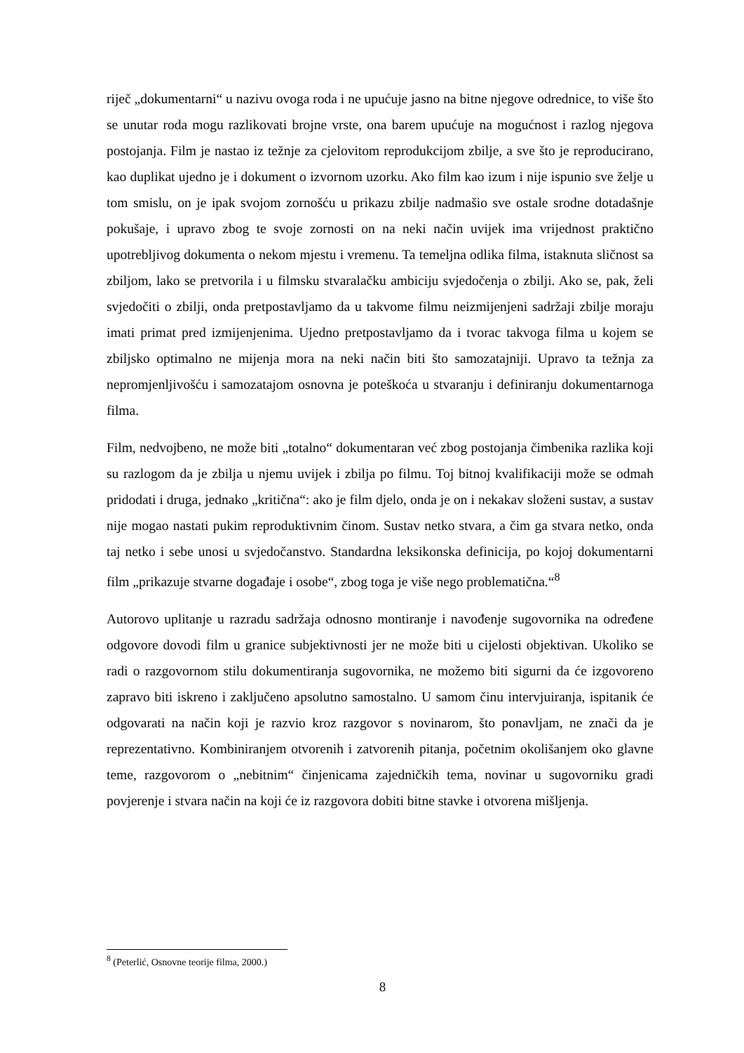riječ „dokumentarni“ u nazivu ovoga roda i ne upućuje jasno na bitne njegove odrednice, to više što se unutar roda mogu razlikovati brojne vrste, ona barem upućuje na mogućnost i razlog njegova postojanja. Film je nastao iz težnje za cjelovitom reprodukcijom zbilje, a sve što je reproducirano, kao duplikat ujedno je i dokument o izvornom uzorku. Ako film kao izum i nije ispunio sve želje u tom smislu, on je ipak svojom zornošću u prikazu zbilje nadmašio sve ostale srodne dotadašnje pokušaje, i upravo zbog te svoje zornosti on na neki način uvijek ima vrijednost praktično upotrebljivog dokumenta o nekom mjestu i vremenu. Ta temeljna odlika filma, istaknuta sličnost sa zbiljom, lako se pretvorila i u filmsku stvaralačku ambiciju svjedočenja o zbilji. Ako se, pak, želi svjedočiti o zbilji, onda pretpostavljamo da u takvome filmu neizmijenjeni sadržaji zbilje moraju imati primat pred izmijenjenima. Ujedno pretpostavljamo da i tvorac takvoga filma u kojem se zbiljsko optimalno ne mijenja mora na neki način biti što samozatajniji. Upravo ta težnja za nepromjenljivošću i samozatajom osnovna je poteškoća u stvaranju i definiranju dokumentarnoga filma.
Film, nedvojbeno, ne može biti „totalno“ dokumentaran već zbog postojanja čimbenika razlika koji su razlogom da je zbilja u njemu uvijek i zbilja po filmu. Toj bitnoj kvalifikaciji može se odmah pridodati i druga, jednako „kritična“: ako je film djelo, onda je on i nekakav složeni sustav, a sustav nije mogao nastati pukim reproduktivnim činom. Sustav netko stvara, a čim ga stvara netko, onda taj netko i sebe unosi u svjedočanstvo. Standardna leksikonska definicija, po kojoj dokumentarni film „prikazuje stvarne događaje i osobe“, zbog toga je više nego problematična.“<sup>8</sup>
Autorovo uplitanje u razradu sadržaja odnosno montiranje i navođenje sugovornika na određene odgovore dovodi film u granice subjektivnosti jer ne može biti u cijelosti objektivan. Ukoliko se radi o razgovornom stilu dokumentiranja sugovornika, ne možemo biti sigurni da će izgovoreno zapravo biti iskreno i zaključeno apsolutno samostalno. U samom činu intervjuiranja, ispitanik će odgovarati na način koji je razvio kroz razgovor s novinarom, što ponavljam, ne znači da je reprezentativno. Kombiniranjem otvorenih i zatvorenih pitanja, početnim okolišanjem oko glavne teme, razgovorom o „nebitnim“ činjenicama zajedničkih tema, novinar u sugovorniku gradi povjerenje i stvara način na koji će iz razgovora dobiti bitne stavke i otvorena mišljenja.
<sup>8</sup> (Peterlić, Osnovne teorije filma, 2000.)
8